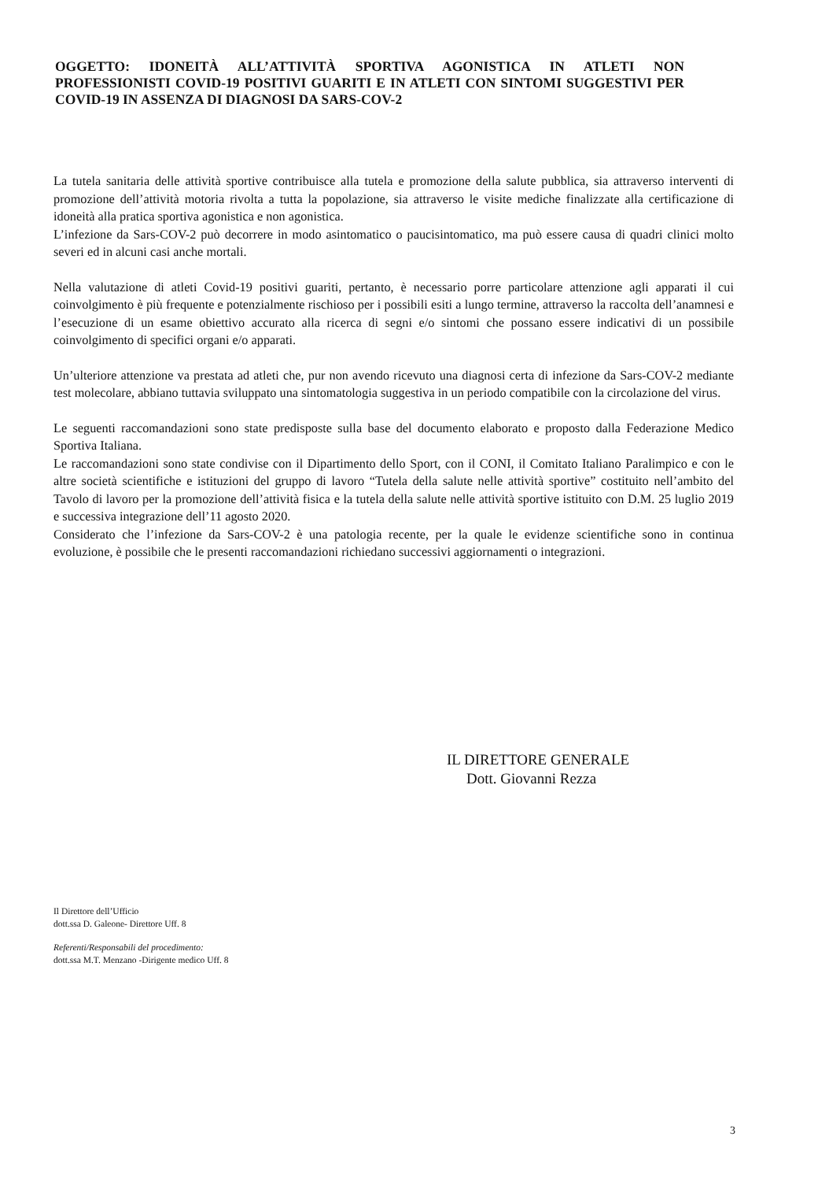OGGETTO: IDONEITÀ ALL’ATTIVITÀ SPORTIVA AGONISTICA IN ATLETI NON PROFESSIONISTI COVID-19 POSITIVI GUARITI E IN ATLETI CON SINTOMI SUGGESTIVI PER COVID-19 IN ASSENZA DI DIAGNOSI DA SARS-COV-2
La tutela sanitaria delle attività sportive contribuisce alla tutela e promozione della salute pubblica, sia attraverso interventi di promozione dell’attività motoria rivolta a tutta la popolazione, sia attraverso le visite mediche finalizzate alla certificazione di idoneità alla pratica sportiva agonistica e non agonistica.
L’infezione da Sars-COV-2 può decorrere in modo asintomatico o paucisintomatico, ma può essere causa di quadri clinici molto severi ed in alcuni casi anche mortali.
Nella valutazione di atleti Covid-19 positivi guariti, pertanto, è necessario porre particolare attenzione agli apparati il cui coinvolgimento è più frequente e potenzialmente rischioso per i possibili esiti a lungo termine, attraverso la raccolta dell’anamnesi e l’esecuzione di un esame obiettivo accurato alla ricerca di segni e/o sintomi che possano essere indicativi di un possibile coinvolgimento di specifici organi e/o apparati.
Un’ulteriore attenzione va prestata ad atleti che, pur non avendo ricevuto una diagnosi certa di infezione da Sars-COV-2 mediante test molecolare, abbiano tuttavia sviluppato una sintomatologia suggestiva in un periodo compatibile con la circolazione del virus.
Le seguenti raccomandazioni sono state predisposte sulla base del documento elaborato e proposto dalla Federazione Medico Sportiva Italiana.
Le raccomandazioni sono state condivise con il Dipartimento dello Sport, con il CONI, il Comitato Italiano Paralimpico e con le altre società scientifiche e istituzioni del gruppo di lavoro “Tutela della salute nelle attività sportive” costituito nell’ambito del Tavolo di lavoro per la promozione dell’attività fisica e la tutela della salute nelle attività sportive istituito con D.M. 25 luglio 2019 e successiva integrazione dell’11 agosto 2020.
Considerato che l’infezione da Sars-COV-2 è una patologia recente, per la quale le evidenze scientifiche sono in continua evoluzione, è possibile che le presenti raccomandazioni richiedano successivi aggiornamenti o integrazioni.
IL DIRETTORE GENERALE
Dott. Giovanni Rezza
Il Direttore dell’Ufficio
dott.ssa D. Galeone- Direttore Uff. 8
Referenti/Responsabili del procedimento:
dott.ssa M.T. Menzano -Dirigente medico Uff. 8
3